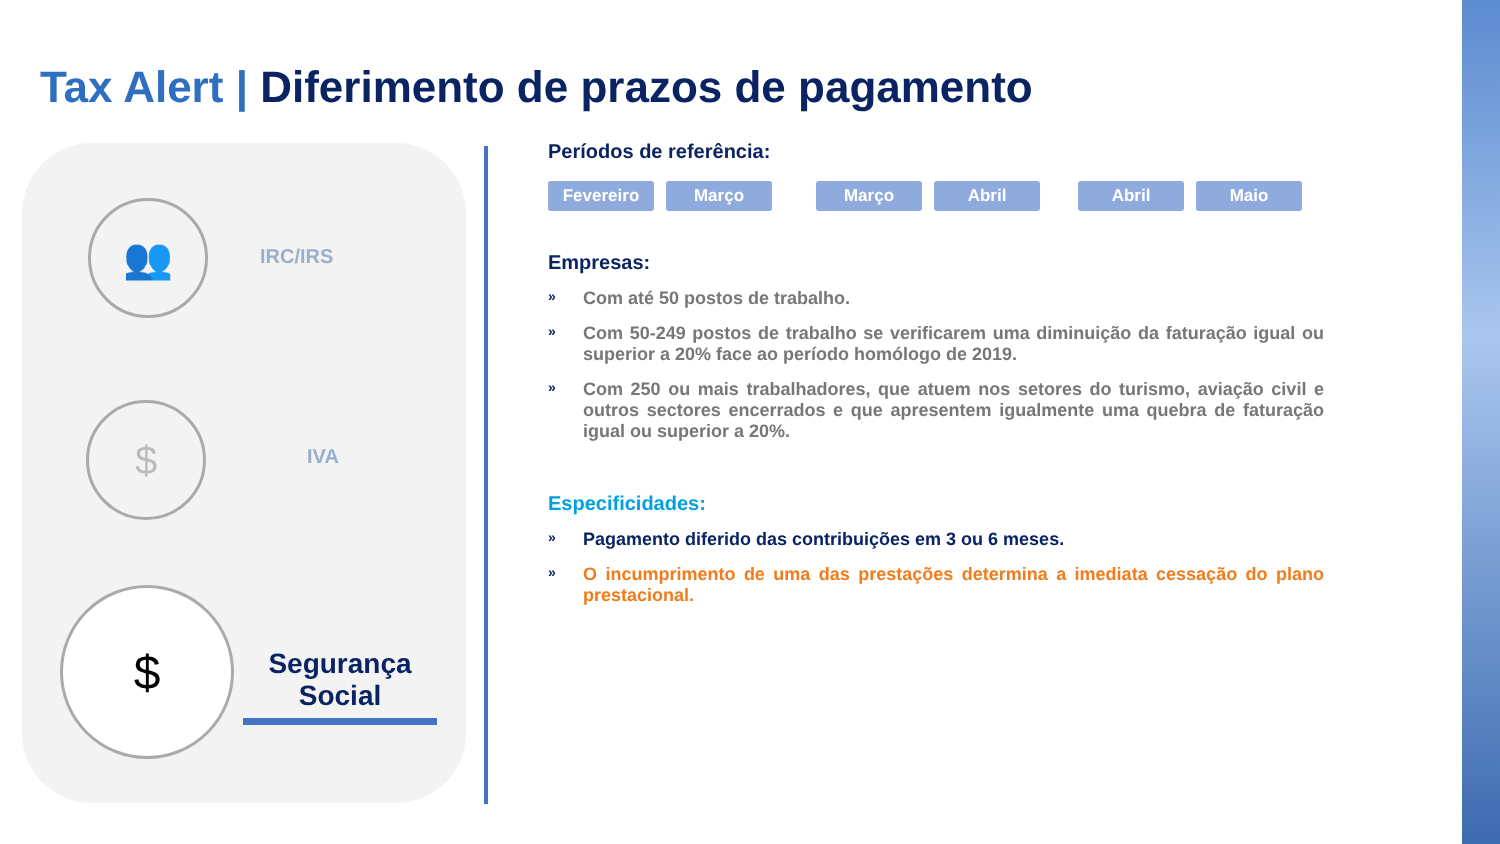Tax Alert | Diferimento de prazos de pagamento
👥
IRC/IRS
$
IVA
$
Segurança
Social
Períodos de referência:
Fevereiro Março Março Abril Abril Maio
Empresas:
» Com até 50 postos de trabalho.
» Com 50-249 postos de trabalho se verificarem uma diminuição da faturação igual ou superior a 20% face ao período homólogo de 2019.
» Com 250 ou mais trabalhadores, que atuem nos setores do turismo, aviação civil e outros sectores encerrados e que apresentem igualmente uma quebra de faturação igual ou superior a 20%.
Especificidades:
» Pagamento diferido das contribuições em 3 ou 6 meses.
» O incumprimento de uma das prestações determina a imediata cessação do plano prestacional.